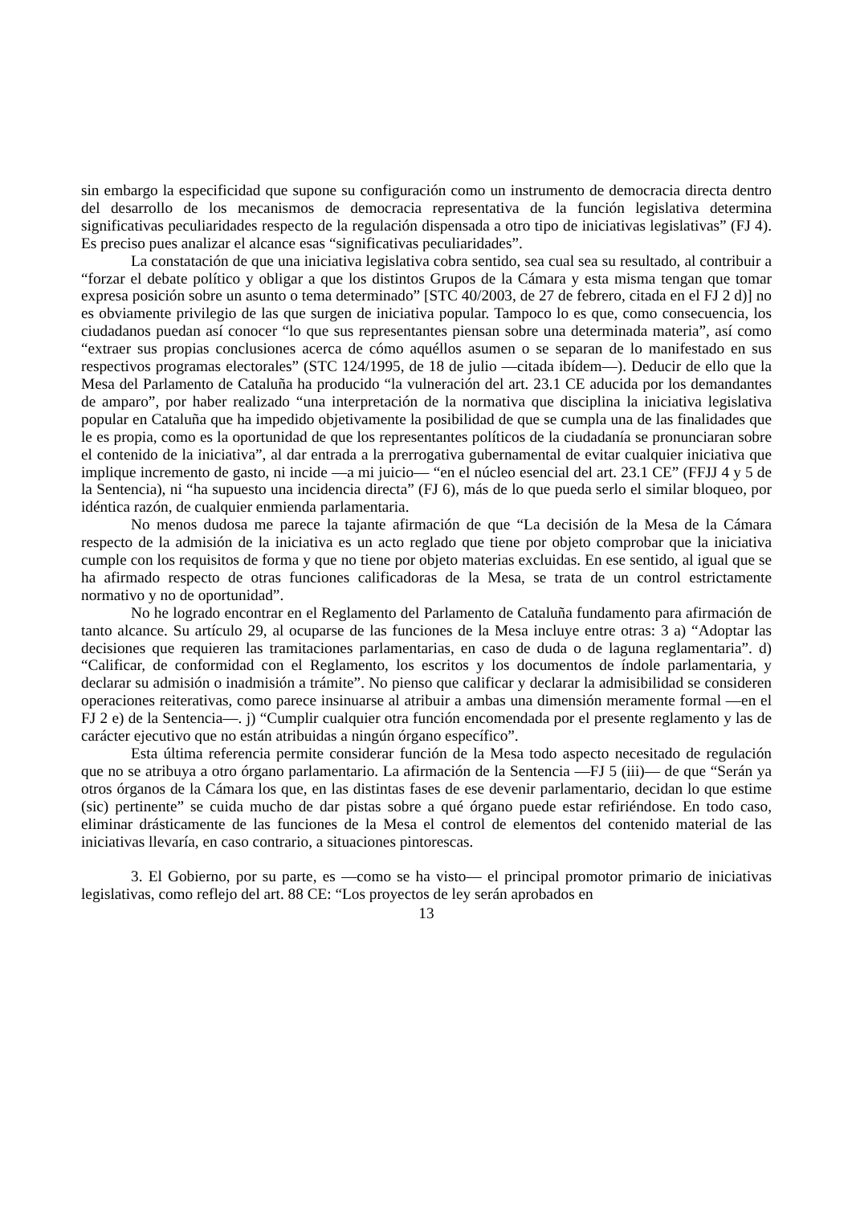sin embargo la especificidad que supone su configuración como un instrumento de democracia directa dentro del desarrollo de los mecanismos de democracia representativa de la función legislativa determina significativas peculiaridades respecto de la regulación dispensada a otro tipo de iniciativas legislativas” (FJ 4). Es preciso pues analizar el alcance esas “significativas peculiaridades”.
La constatación de que una iniciativa legislativa cobra sentido, sea cual sea su resultado, al contribuir a “forzar el debate político y obligar a que los distintos Grupos de la Cámara y esta misma tengan que tomar expresa posición sobre un asunto o tema determinado” [STC 40/2003, de 27 de febrero, citada en el FJ 2 d)] no es obviamente privilegio de las que surgen de iniciativa popular. Tampoco lo es que, como consecuencia, los ciudadanos puedan así conocer “lo que sus representantes piensan sobre una determinada materia”, así como “extraer sus propias conclusiones acerca de cómo aquéllos asumen o se separan de lo manifestado en sus respectivos programas electorales” (STC 124/1995, de 18 de julio —citada ibídem—). Deducir de ello que la Mesa del Parlamento de Cataluña ha producido “la vulneración del art. 23.1 CE aducida por los demandantes de amparo”, por haber realizado “una interpretación de la normativa que disciplina la iniciativa legislativa popular en Cataluña que ha impedido objetivamente la posibilidad de que se cumpla una de las finalidades que le es propia, como es la oportunidad de que los representantes políticos de la ciudadanía se pronunciaran sobre el contenido de la iniciativa”, al dar entrada a la prerrogativa gubernamental de evitar cualquier iniciativa que implique incremento de gasto, ni incide —a mi juicio— “en el núcleo esencial del art. 23.1 CE” (FFJJ 4 y 5 de la Sentencia), ni “ha supuesto una incidencia directa” (FJ 6), más de lo que pueda serlo el similar bloqueo, por idéntica razón, de cualquier enmienda parlamentaria.
No menos dudosa me parece la tajante afirmación de que “La decisión de la Mesa de la Cámara respecto de la admisión de la iniciativa es un acto reglado que tiene por objeto comprobar que la iniciativa cumple con los requisitos de forma y que no tiene por objeto materias excluidas. En ese sentido, al igual que se ha afirmado respecto de otras funciones calificadoras de la Mesa, se trata de un control estrictamente normativo y no de oportunidad”.
No he logrado encontrar en el Reglamento del Parlamento de Cataluña fundamento para afirmación de tanto alcance. Su artículo 29, al ocuparse de las funciones de la Mesa incluye entre otras: 3 a) “Adoptar las decisiones que requieren las tramitaciones parlamentarias, en caso de duda o de laguna reglamentaria”. d) “Calificar, de conformidad con el Reglamento, los escritos y los documentos de índole parlamentaria, y declarar su admisión o inadmisión a trámite”. No pienso que calificar y declarar la admisibilidad se consideren operaciones reiterativas, como parece insinuarse al atribuir a ambas una dimensión meramente formal —en el FJ 2 e) de la Sentencia—. j) “Cumplir cualquier otra función encomendada por el presente reglamento y las de carácter ejecutivo que no están atribuidas a ningún órgano específico”.
Esta última referencia permite considerar función de la Mesa todo aspecto necesitado de regulación que no se atribuya a otro órgano parlamentario. La afirmación de la Sentencia —FJ 5 (iii)— de que “Serán ya otros órganos de la Cámara los que, en las distintas fases de ese devenir parlamentario, decidan lo que estime (sic) pertinente” se cuida mucho de dar pistas sobre a qué órgano puede estar refiriéndose. En todo caso, eliminar drásticamente de las funciones de la Mesa el control de elementos del contenido material de las iniciativas llevaría, en caso contrario, a situaciones pintorescas.
3. El Gobierno, por su parte, es —como se ha visto— el principal promotor primario de iniciativas legislativas, como reflejo del art. 88 CE: “Los proyectos de ley serán aprobados en
13